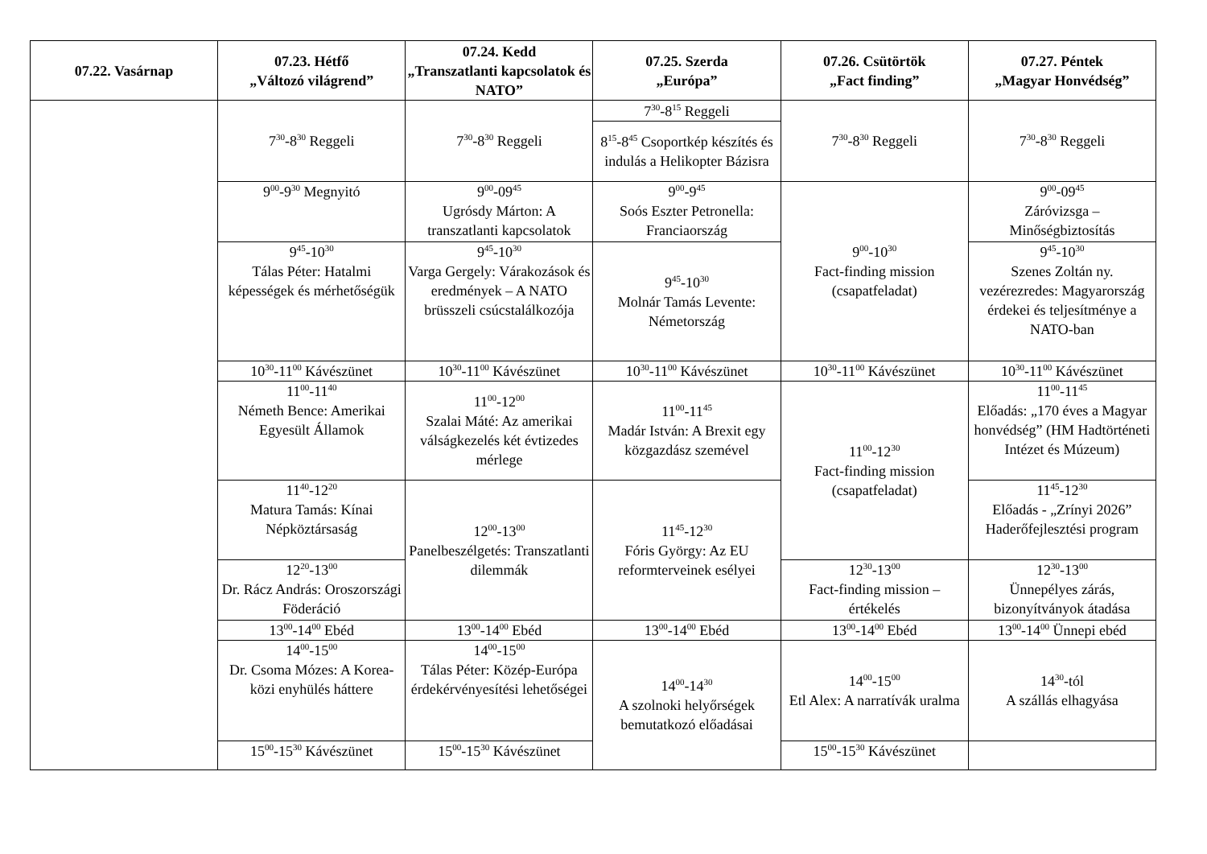| 07.22. Vasárnap | 07.23. Hétfő „Változó világrend” | 07.24. Kedd „Transzatlanti kapcsolatok és NATO” | 07.25. Szerda „Európa” | 07.26. Csütörtök „Fact finding” | 07.27. Péntek „Magyar Honvédség” |
| --- | --- | --- | --- | --- | --- |
| | 7<sup>30</sup>-8<sup>30</sup> Reggeli | 7<sup>30</sup>-8<sup>30</sup> Reggeli | 7<sup>30</sup>-8<sup>15</sup> Reggeli | 7<sup>30</sup>-8<sup>30</sup> Reggeli | 7<sup>30</sup>-8<sup>30</sup> Reggeli |
| | | | 8<sup>15</sup>-8<sup>45</sup> Csoportkép készítés és indulás a Helikopter Bázisra | | |
| | 9<sup>00</sup>-9<sup>30</sup> Megnyitó | 9<sup>00</sup>-09<sup>45</sup> Ugrósdy Márton: A transzatlanti kapcsolatok | 9<sup>00</sup>-9<sup>45</sup> Soós Eszter Petronella: Franciaország | 9<sup>00</sup>-10<sup>30</sup> Fact-finding mission (csapatfeladat) | 9<sup>00</sup>-09<sup>45</sup> Záróvizsga – Minőségbiztosítás |
| | 9<sup>45</sup>-10<sup>30</sup> Tálas Péter: Hatalmi képességek és mérhetőségük | 9<sup>45</sup>-10<sup>30</sup> Varga Gergely: Várakozások és eredmények – A NATO brüsszeli csúcstalálkozója | 9<sup>45</sup>-10<sup>30</sup> Molnár Tamás Levente: Németország | | 9<sup>45</sup>-10<sup>30</sup> Szenes Zoltán ny. vezérezredes: Magyarország érdekei és teljesítménye a NATO-ban |
| | 10<sup>30</sup>-11<sup>00</sup> Kávészünet | 10<sup>30</sup>-11<sup>00</sup> Kávészünet | 10<sup>30</sup>-11<sup>00</sup> Kávészünet | 10<sup>30</sup>-11<sup>00</sup> Kávészünet | 10<sup>30</sup>-11<sup>00</sup> Kávészünet |
| | 11<sup>00</sup>-11<sup>40</sup> Németh Bence: Amerikai Egyesült Államok | 11<sup>00</sup>-12<sup>00</sup> Szalai Máté: Az amerikai válságkezelés két évtizedes mérlege | 11<sup>00</sup>-11<sup>45</sup> Madár István: A Brexit egy közgazdász szemével | 11<sup>00</sup>-12<sup>30</sup> Fact-finding mission (csapatfeladat) | 11<sup>00</sup>-11<sup>45</sup> Előadás: „170 éves a Magyar honvédség” (HM Hadtörténeti Intézet és Múzeum) |
| | 11<sup>40</sup>-12<sup>20</sup> Matura Tamás: Kínai Népköztársaság | 12<sup>00</sup>-13<sup>00</sup> Panelbeszélgetés: Transzatlanti dilemmák | 11<sup>45</sup>-12<sup>30</sup> Fóris György: Az EU reformterveinek esélyei | | 11<sup>45</sup>-12<sup>30</sup> Előadás - „Zrínyi 2026” Haderőfejlesztési program |
| | 12<sup>20</sup>-13<sup>00</sup> Dr. Rácz András: Oroszországi Föderáció | | | 12<sup>30</sup>-13<sup>00</sup> Fact-finding mission – értékelés | 12<sup>30</sup>-13<sup>00</sup> Ünnepélyes zárás, bizonyítványok átadása |
| | 13<sup>00</sup>-14<sup>00</sup> Ebéd | 13<sup>00</sup>-14<sup>00</sup> Ebéd | 13<sup>00</sup>-14<sup>00</sup> Ebéd | 13<sup>00</sup>-14<sup>00</sup> Ebéd | 13<sup>00</sup>-14<sup>00</sup> Ünnepi ebéd |
| | 14<sup>00</sup>-15<sup>00</sup> Dr. Csoma Mózes: A Korea-közi enyhülés háttere | 14<sup>00</sup>-15<sup>00</sup> Tálas Péter: Közép-Európa érdekérvényesítési lehetőségei | 14<sup>00</sup>-14<sup>30</sup> A szolnoki helyőrségek bemutatkozó előadásai | 14<sup>00</sup>-15<sup>00</sup> Etl Alex: A narratívák uralma | 14<sup>30</sup>-tól A szállás elhagyása |
| | 15<sup>00</sup>-15<sup>30</sup> Kávészünet | 15<sup>00</sup>-15<sup>30</sup> Kávészünet | | 15<sup>00</sup>-15<sup>30</sup> Kávészünet | |